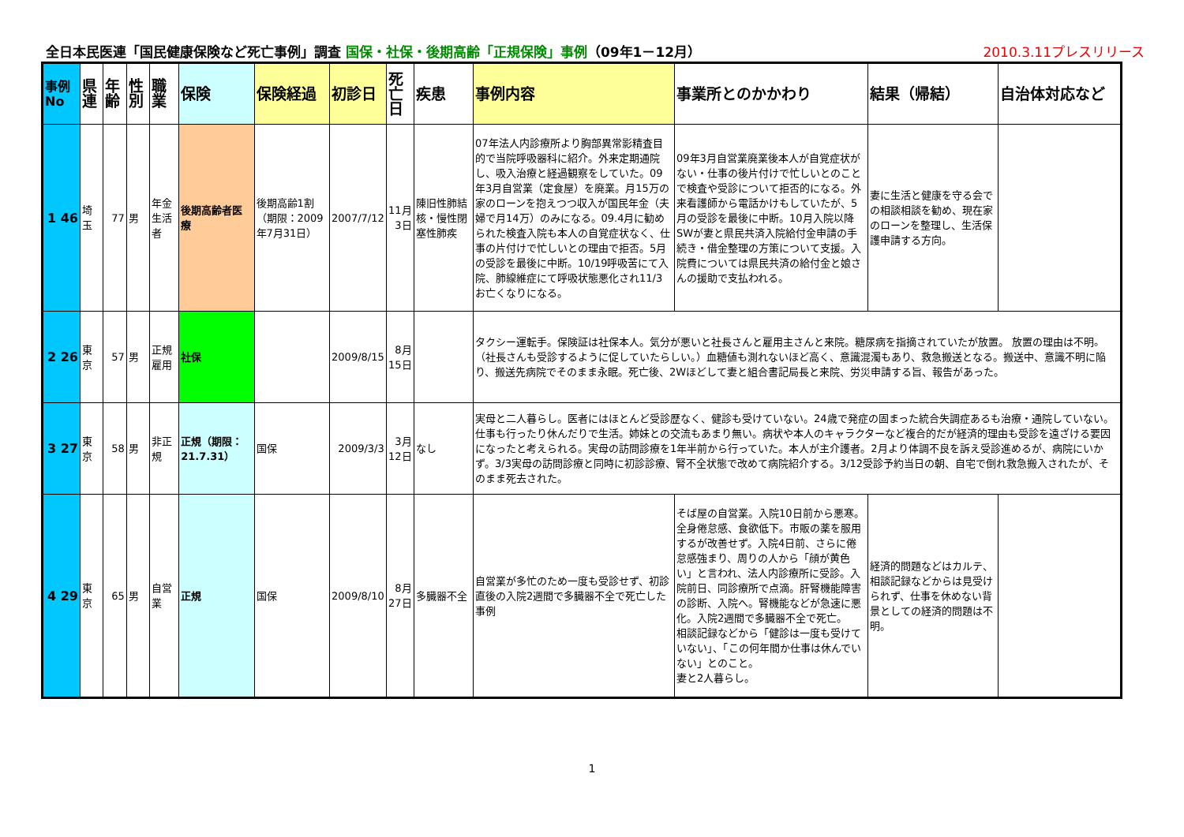全日本民医連「国民健康保険など死亡事例」調査 国保・社保・後期高齢「正規保険」事例（09年1－12月） 2010.3.11プレスリリース
| 事例No | 県連 | 年齢 | 性別 | 職業 | 保険 | 保険経過 | 初診日 | 死亡日 | 疾患 | 事例内容 | 事業所とのかかわり | 結果（帰結） | 自治体対応など |
| --- | --- | --- | --- | --- | --- | --- | --- | --- | --- | --- | --- | --- | --- |
| 1 46 | 埼玉 | 77 | 男 | 年金生活者 | 後期高齢者医療 | 後期高齢1割（期限：2009年7月31日） | 2007/7/12 | 11月3日 | 陳旧性肺結核・慢性閉塞性肺疾 | 07年法人内診療所より胸部異常影精査目的で当院呼吸器科に紹介。外来定期通院し、吸入治療と経過観察をしていた。09年3月自営業（定食屋）を廃業。月15万の家のローンを抱えつつ収入が国民年金（夫婦で月14万）のみになる。09.4月に勧められた検査入院も本人の自覚症状なく、仕事の片付けで忙しいとの理由で拒否。5月の受診を最後に中断。10/19呼吸苦にて入院、肺線維症にて呼吸状態悪化され11/3お亡くなりになる。 | 09年3月自営業廃業後本人が自覚症状がない・仕事の後片付けで忙しいとのことで検査や受診について拒否的になる。外来看護師から電話かけもしていたが、5月の受診を最後に中断。10月入院以降SWが妻と県民共済入院給付金申請の手続き・借金整理の方策について支援。入院費については県民共済の給付金と娘さんの援助で支払われる。 | 妻に生活と健康を守る会での相談相談を勧め、現在家のローンを整理し、生活保護申請する方向。 | |
| 2 26 | 東京 | 57 | 男 | 正規雇用 | 社保 | | 2009/8/15 | 8月15日 | | タクシー運転手。保険証は社保本人。気分が悪いと社長さんと雇用主さんと来院。糖尿病を指摘されていたが放置。 放置の理由は不明。（社長さんも受診するように促していたらしい。）血糖値も測れないほど高く、意識混濁もあり、救急搬送となる。搬送中、意識不明に陥り、搬送先病院でそのまま永眠。死亡後、2Wほどして妻と組合書記局長と来院、労災申請する旨、報告があった。 | | | |
| 3 27 | 東京 | 58 | 男 | 非正規 | 正規（期限：21.7.31） | 国保 | 2009/3/3 | 3月12日 | なし | 実母と二人暮らし。医者にはほとんど受診歴なく、健診も受けていない。24歳で発症の固まった統合失調症あるも治療・通院していない。仕事も行ったり休んだりで生活。姉妹との交流もあまり無い。病状や本人のキャラクターなど複合的だが経済的理由も受診を遠ざける要因になったと考えられる。実母の訪問診療を1年半前から行っていた。本人が主介護者。2月より体調不良を訴え受診進めるが、病院にいかず。3/3実母の訪問診療と同時に初診診療、腎不全状態で改めて病院紹介する。3/12受診予約当日の朝、自宅で倒れ救急搬入されたが、そのまま死去された。 | | | |
| 4 29 | 東京 | 65 | 男 | 自営業 | 正規 | 国保 | 2009/8/10 | 8月27日 | 多臓器不全 | 自営業が多忙のため一度も受診せず、初診直後の入院2週間で多臓器不全で死亡した事例 | そば屋の自営業。入院10日前から悪寒。全身倦怠感、食欲低下。市販の薬を服用するが改善せず。入院4日前、さらに倦怠感強まり、周りの人から「顔が黄色い」と言われ、法人内診療所に受診。入院前日、同診療所で点滴。肝腎機能障害の診断、入院へ。腎機能などが急速に悪化。入院2週間で多臓器不全で死亡。 相談記録などから「健診は一度も受けていない」、「この何年間か仕事は休んでいない」とのこと。 妻と2人暮らし。 | 経済的問題などはカルテ、相談記録などからは見受けられず、仕事を休めない背景としての経済的問題は不明。 | |
1